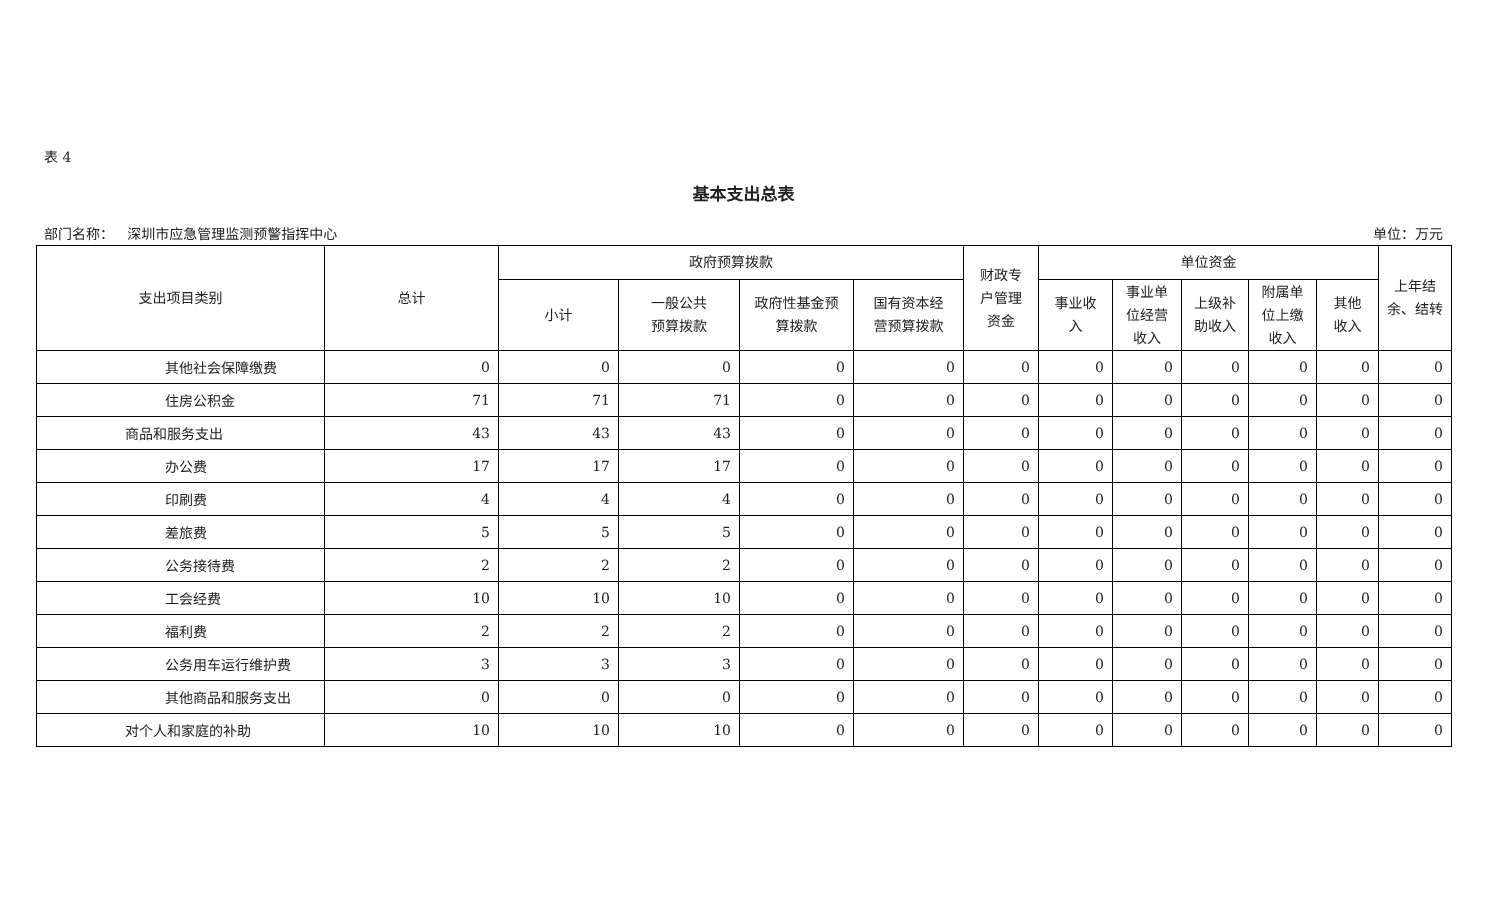表 4
基本支出总表
部门名称： 深圳市应急管理监测预警指挥中心 单位：万元
| 支出项目类别 | 总计 | 政府预算拨款 | | | | 财政专 户管理 资金 | 单位资金 | | | | | 上年结 余、结转 |
| --- | --- | --- | --- | --- | --- | --- | --- | --- | --- | --- | --- | --- |
| | | 小计 | 一般公共 预算拨款 | 政府性基金预 算拨款 | 国有资本经 营预算拨款 | | 事业收 入 | 事业单 位经营 收入 | 上级补 助收入 | 附属单 位上缴 收入 | 其他 收入 | |
| 其他社会保障缴费 | 0 | 0 | 0 | 0 | 0 | 0 | 0 | 0 | 0 | 0 | 0 | 0 |
| 住房公积金 | 71 | 71 | 71 | 0 | 0 | 0 | 0 | 0 | 0 | 0 | 0 | 0 |
| 商品和服务支出 | 43 | 43 | 43 | 0 | 0 | 0 | 0 | 0 | 0 | 0 | 0 | 0 |
| 办公费 | 17 | 17 | 17 | 0 | 0 | 0 | 0 | 0 | 0 | 0 | 0 | 0 |
| 印刷费 | 4 | 4 | 4 | 0 | 0 | 0 | 0 | 0 | 0 | 0 | 0 | 0 |
| 差旅费 | 5 | 5 | 5 | 0 | 0 | 0 | 0 | 0 | 0 | 0 | 0 | 0 |
| 公务接待费 | 2 | 2 | 2 | 0 | 0 | 0 | 0 | 0 | 0 | 0 | 0 | 0 |
| 工会经费 | 10 | 10 | 10 | 0 | 0 | 0 | 0 | 0 | 0 | 0 | 0 | 0 |
| 福利费 | 2 | 2 | 2 | 0 | 0 | 0 | 0 | 0 | 0 | 0 | 0 | 0 |
| 公务用车运行维护费 | 3 | 3 | 3 | 0 | 0 | 0 | 0 | 0 | 0 | 0 | 0 | 0 |
| 其他商品和服务支出 | 0 | 0 | 0 | 0 | 0 | 0 | 0 | 0 | 0 | 0 | 0 | 0 |
| 对个人和家庭的补助 | 10 | 10 | 10 | 0 | 0 | 0 | 0 | 0 | 0 | 0 | 0 | 0 |